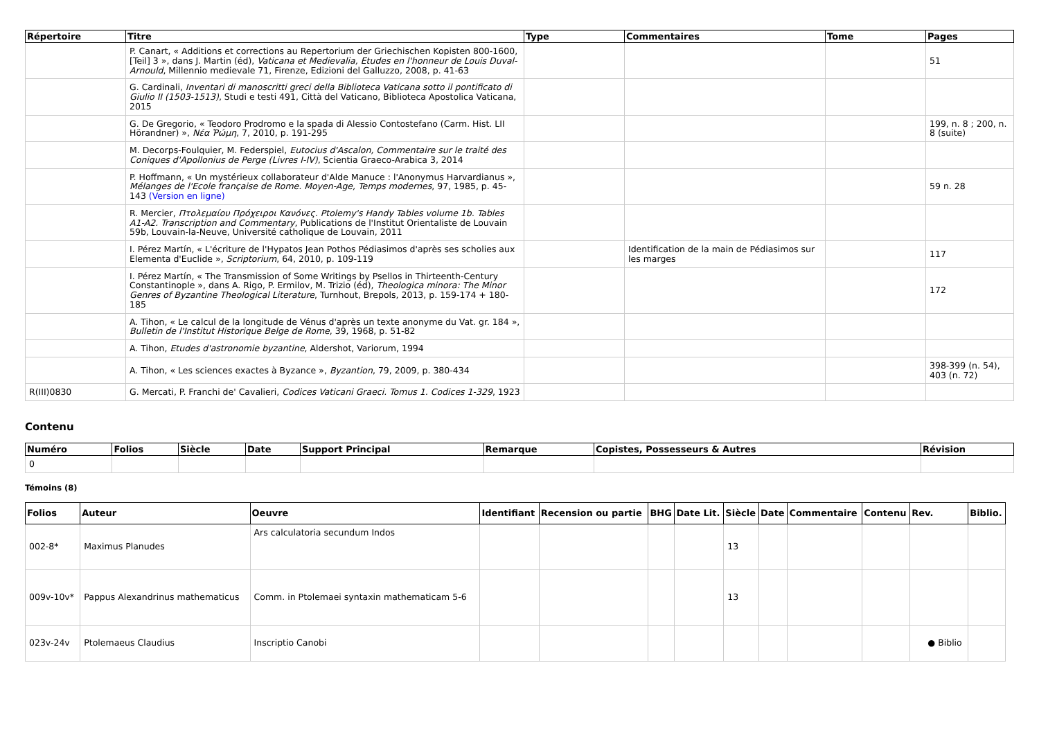| Répertoire | Titre | Type | Commentaires | Tome | Pages |
| --- | --- | --- | --- | --- | --- |
| | P. Canart, « Additions et corrections au Repertorium der Griechischen Kopisten 800-1600, [Teil] 3 », dans J. Martin (éd), Vaticana et Medievalia, Etudes en l'honneur de Louis Duval-Arnould , Millennio medievale 71, Firenze, Edizioni del Galluzzo, 2008, p. 41-63 | | | | 51 |
| | G. Cardinali, Inventari di manoscritti greci della Biblioteca Vaticana sotto il pontificato di Giulio II (1503-1513) , Studi e testi 491, Città del Vaticano, Biblioteca Apostolica Vaticana, 2015 | | | | |
| | G. De Gregorio, « Teodoro Prodromo e la spada di Alessio Contostefano (Carm. Hist. LII Hörandner) », Νέα Ῥώμη , 7, 2010, p. 191-295 | | | | 199, n. 8 ; 200, n. 8 (suite) |
| | M. Decorps-Foulquier, M. Federspiel, Eutocius d'Ascalon, Commentaire sur le traité des Coniques d'Apollonius de Perge (Livres I-IV) , Scientia Graeco-Arabica 3, 2014 | | | | |
| | P. Hoffmann, « Un mystérieux collaborateur d'Alde Manuce : l'Anonymus Harvardianus », Mélanges de l'Ecole française de Rome. Moyen-Age, Temps modernes , 97, 1985, p. 45-143 (Version en ligne) | | | | 59 n. 28 |
| | R. Mercier, Πτολεμαίου Πρόχειροι Κανόνες. Ptolemy's Handy Tables volume 1b. Tables A1-A2. Transcription and Commentary , Publications de l'Institut Orientaliste de Louvain 59b, Louvain-la-Neuve, Université catholique de Louvain, 2011 | | | | |
| | I. Pérez Martín, « L'écriture de l'Hypatos Jean Pothos Pédiasimos d'après ses scholies aux Elementa d'Euclide », Scriptorium , 64, 2010, p. 109-119 | | Identification de la main de Pédiasimos sur les marges | | 117 |
| | I. Pérez Martín, « The Transmission of Some Writings by Psellos in Thirteenth-Century Constantinople », dans A. Rigo, P. Ermilov, M. Trizio (éd), Theologica minora: The Minor Genres of Byzantine Theological Literature , Turnhout, Brepols, 2013, p. 159-174 + 180-185 | | | | 172 |
| | A. Tihon, « Le calcul de la longitude de Vénus d'après un texte anonyme du Vat. gr. 184 », Bulletin de l'Institut Historique Belge de Rome , 39, 1968, p. 51-82 | | | | |
| | A. Tihon, Etudes d'astronomie byzantine , Aldershot, Variorum, 1994 | | | | |
| | A. Tihon, « Les sciences exactes à Byzance », Byzantion , 79, 2009, p. 380-434 | | | | 398-399 (n. 54), 403 (n. 72) |
| R(III)0830 | G. Mercati, P. Franchi de' Cavalieri, Codices Vaticani Graeci. Tomus 1. Codices 1-329 , 1923 | | | | |
Contenu
| Numéro | Folios | Siècle | Date | Support Principal | Remarque | Copistes, Possesseurs & Autres | Révision |
| --- | --- | --- | --- | --- | --- | --- | --- |
| 0 | | | | | | | |
Témoins (8)
| Folios | Auteur | Oeuvre | Identifiant | Recension ou partie | BHG | Date Lit. | Siècle | Date | Commentaire | Contenu | Rev. | Biblio. |
| --- | --- | --- | --- | --- | --- | --- | --- | --- | --- | --- | --- | --- |
| 002-8* | Maximus Planudes | Ars calculatoria secundum Indos | | | | | 13 | | | | | |
| 009v-10v* | Pappus Alexandrinus mathematicus | Comm. in Ptolemaei syntaxin mathematicam 5-6 | | | | | 13 | | | | | |
| 023v-24v | Ptolemaeus Claudius | Inscriptio Canobi | | | | | | | | | ● Biblio | |